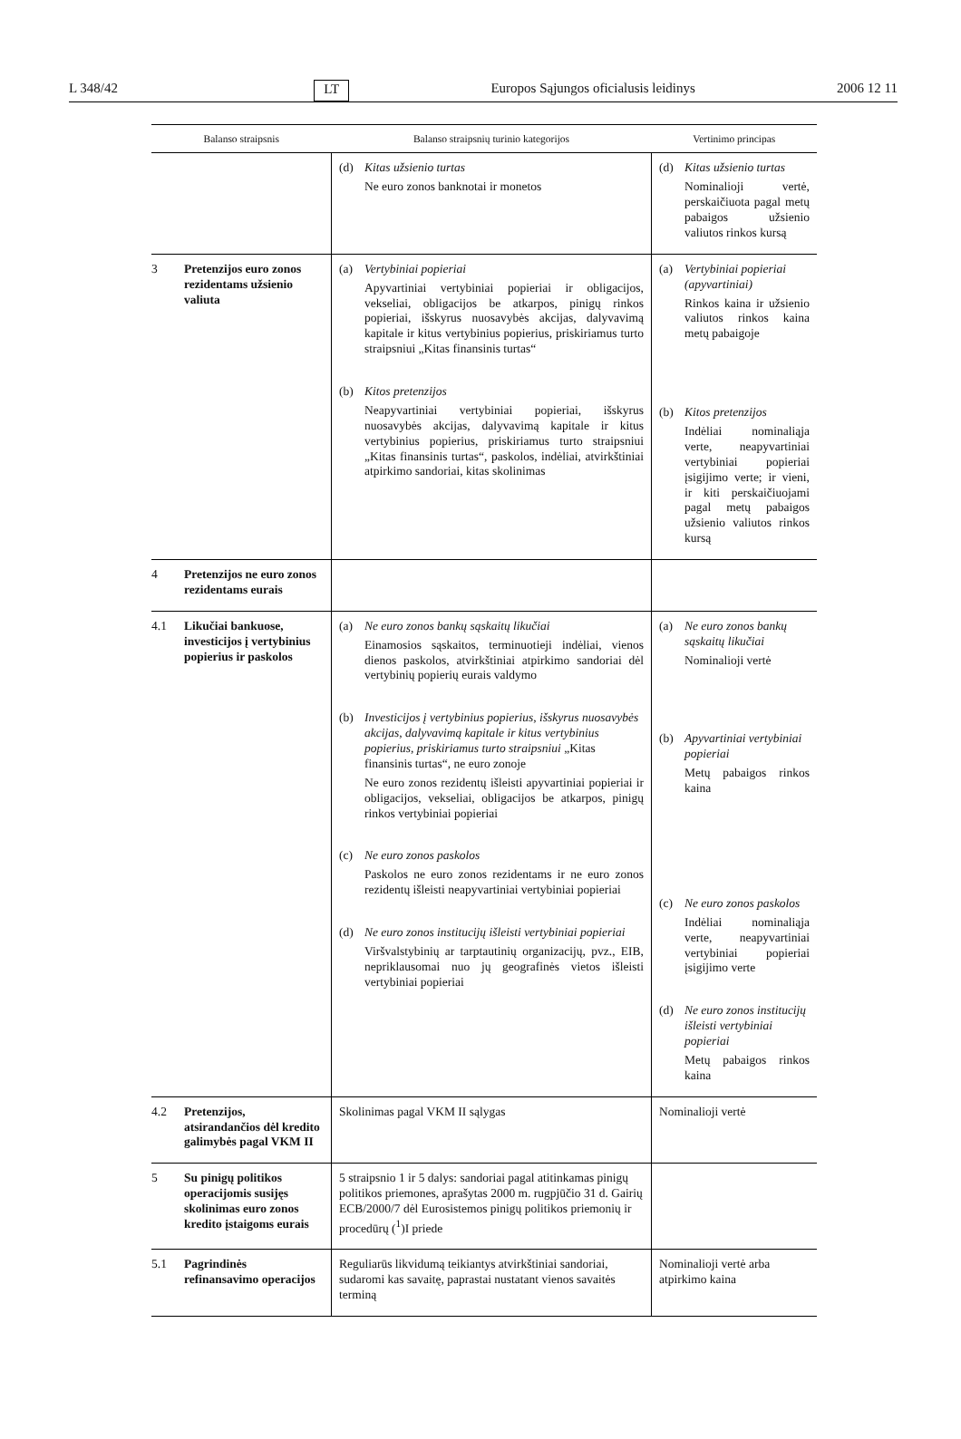L 348/42 LT Europos Sąjungos oficialusis leidinys 2006 12 11
| Balanso straipsnis | Balanso straipsnių turinio kategorijos | Vertinimo principas |
| --- | --- | --- |
| | (d) Kitas užsienio turtas Ne euro zonos banknotai ir monetos | (d) Kitas užsienio turtas Nominalioji vertė, perskaičiuota pagal metų pabaigos užsienio valiutos rinkos kursą |
| 3 Pretenzijos euro zonos rezidentams užsienio valiuta | (a) Vertybiniai popieriai Apyvartiniai vertybiniai popieriai ir obligacijos, vekseliai, obligacijos be atkarpos, pinigų rinkos popieriai, išskyrus nuosavybės akcijas, dalyvavimą kapitale ir kitus vertybinius popierius, priskiriamus turto straipsniui „Kitas finansinis turtas“ (b) Kitos pretenzijos Neapyvartiniai vertybiniai popieriai, išskyrus nuosavybės akcijas, dalyvavimą kapitale ir kitus vertybinius popierius, priskiriamus turto straipsniui „Kitas finansinis turtas“, paskolos, indėliai, atvirkštiniai atpirkimo sandoriai, kitas skolinimas | (a) Vertybiniai popieriai (apyvartiniai) Rinkos kaina ir užsienio valiutos rinkos kaina metų pabaigoje (b) Kitos pretenzijos Indėliai nominaliąja verte, neapyvartiniai vertybiniai popieriai įsigijimo verte; ir vieni, ir kiti perskaičiuojami pagal metų pabaigos užsienio valiutos rinkos kursą |
| 4 Pretenzijos ne euro zonos rezidentams eurais | | |
| 4.1 Likučiai bankuose, investicijos į vertybinius popierius ir paskolos | (a) Ne euro zonos bankų sąskaitų likučiai Einamosios sąskaitos, terminuotieji indėliai, vienos dienos paskolos, atvirkštiniai atpirkimo sandoriai dėl vertybinių popierių eurais valdymo (b) Investicijos į vertybinius popierius, išskyrus nuosavybės akcijas, dalyvavimą kapitale ir kitus vertybinius popierius, priskiriamus turto straipsniui „Kitas finansinis turtas“, ne euro zonoje Ne euro zonos rezidentų išleisti apyvartiniai popieriai ir obligacijos, vekseliai, obligacijos be atkarpos, pinigų rinkos vertybiniai popieriai (c) Ne euro zonos paskolos Paskolos ne euro zonos rezidentams ir ne euro zonos rezidentų išleisti neapyvartiniai vertybiniai popieriai (d) Ne euro zonos institucijų išleisti vertybiniai popieriai Viršvalstybinių ar tarptautinių organizacijų, pvz., EIB, nepriklausomai nuo jų geografinės vietos išleisti vertybiniai popieriai | (a) Ne euro zonos bankų sąskaitų likučiai Nominalioji vertė (b) Apyvartiniai vertybiniai popieriai Metų pabaigos rinkos kaina (c) Ne euro zonos paskolos Indėliai nominaliąja verte, neapyvartiniai vertybiniai popieriai įsigijimo verte (d) Ne euro zonos institucijų išleisti vertybiniai popieriai Metų pabaigos rinkos kaina |
| 4.2 Pretenzijos, atsirandančios dėl kredito galimybės pagal VKM II | Skolinimas pagal VKM II sąlygas | Nominalioji vertė |
| 5 Su pinigų politikos operacijomis susijęs skolinimas euro zonos kredito įstaigoms eurais | 5 straipsnio 1 ir 5 dalys: sandoriai pagal atitinkamas pinigų politikos priemones, aprašytas 2000 m. rugpjūčio 31 d. Gairių ECB/2000/7 dėl Eurosistemos pinigų politikos priemonių ir procedūrų (<sup>1</sup>)I priede | |
| 5.1 Pagrindinės refinansavimo operacijos | Reguliarūs likvidumą teikiantys atvirkštiniai sandoriai, sudaromi kas savaitę, paprastai nustatant vienos savaitės terminą | Nominalioji vertė arba atpirkimo kaina |